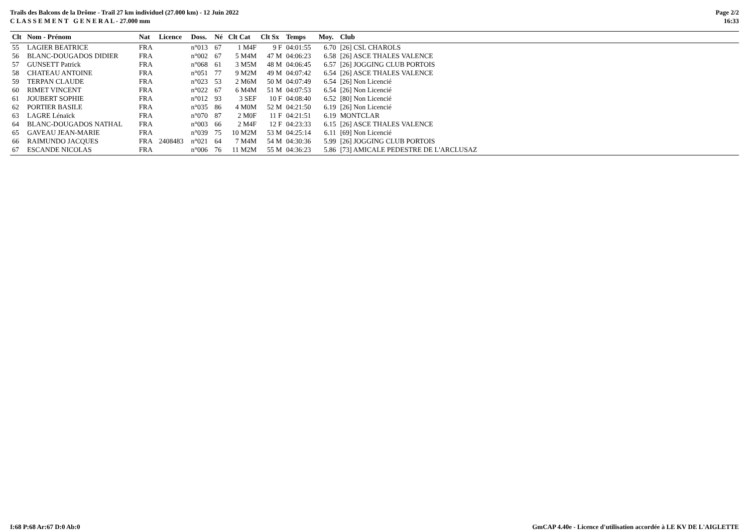Trails des Balcons de la Drôme - Trail 27 km individuel (27.000 km) - 12 Juin 2022
C L A S S E M E N T G E N E R A L - 27.000 mm
Page 2/2
16:33
| Clt | Nom - Prénom | Nat | Licence | Doss. | Né | Clt Cat | Clt Sx | Temps | Moy. | Club |
| --- | --- | --- | --- | --- | --- | --- | --- | --- | --- | --- |
| 55 | LAGIER BEATRICE | FRA | | n°013 | 67 | 1 M4F | 9 F | 04:01:55 | 6.70 | [26] CSL CHAROLS |
| 56 | BLANC-DOUGADOS DIDIER | FRA | | n°002 | 67 | 5 M4M | 47 M | 04:06:23 | 6.58 | [26] ASCE THALES VALENCE |
| 57 | GUNSETT Patrick | FRA | | n°068 | 61 | 3 M5M | 48 M | 04:06:45 | 6.57 | [26] JOGGING CLUB PORTOIS |
| 58 | CHATEAU ANTOINE | FRA | | n°051 | 77 | 9 M2M | 49 M | 04:07:42 | 6.54 | [26] ASCE THALES VALENCE |
| 59 | TERPAN CLAUDE | FRA | | n°023 | 53 | 2 M6M | 50 M | 04:07:49 | 6.54 | [26] Non Licencié |
| 60 | RIMET VINCENT | FRA | | n°022 | 67 | 6 M4M | 51 M | 04:07:53 | 6.54 | [26] Non Licencié |
| 61 | JOUBERT SOPHIE | FRA | | n°012 | 93 | 3 SEF | 10 F | 04:08:40 | 6.52 | [80] Non Licencié |
| 62 | PORTIER BASILE | FRA | | n°035 | 86 | 4 M0M | 52 M | 04:21:50 | 6.19 | [26] Non Licencié |
| 63 | LAGRE Lénaïck | FRA | | n°070 | 87 | 2 M0F | 11 F | 04:21:51 | 6.19 | MONTCLAR |
| 64 | BLANC-DOUGADOS NATHAL | FRA | | n°003 | 66 | 2 M4F | 12 F | 04:23:33 | 6.15 | [26] ASCE THALES VALENCE |
| 65 | GAVEAU JEAN-MARIE | FRA | | n°039 | 75 | 10 M2M | 53 M | 04:25:14 | 6.11 | [69] Non Licencié |
| 66 | RAIMUNDO JACQUES | FRA | 2408483 | n°021 | 64 | 7 M4M | 54 M | 04:30:36 | 5.99 | [26] JOGGING CLUB PORTOIS |
| 67 | ESCANDE NICOLAS | FRA | | n°006 | 76 | 11 M2M | 55 M | 04:36:23 | 5.86 | [73] AMICALE PEDESTRE DE L'ARCLUSAZ |
I:68 P:68 Ar:67 D:0 Ab:0 GmCAP 4.40e - Licence d'utilisation accordée à LE KV DE L'AIGLETTE